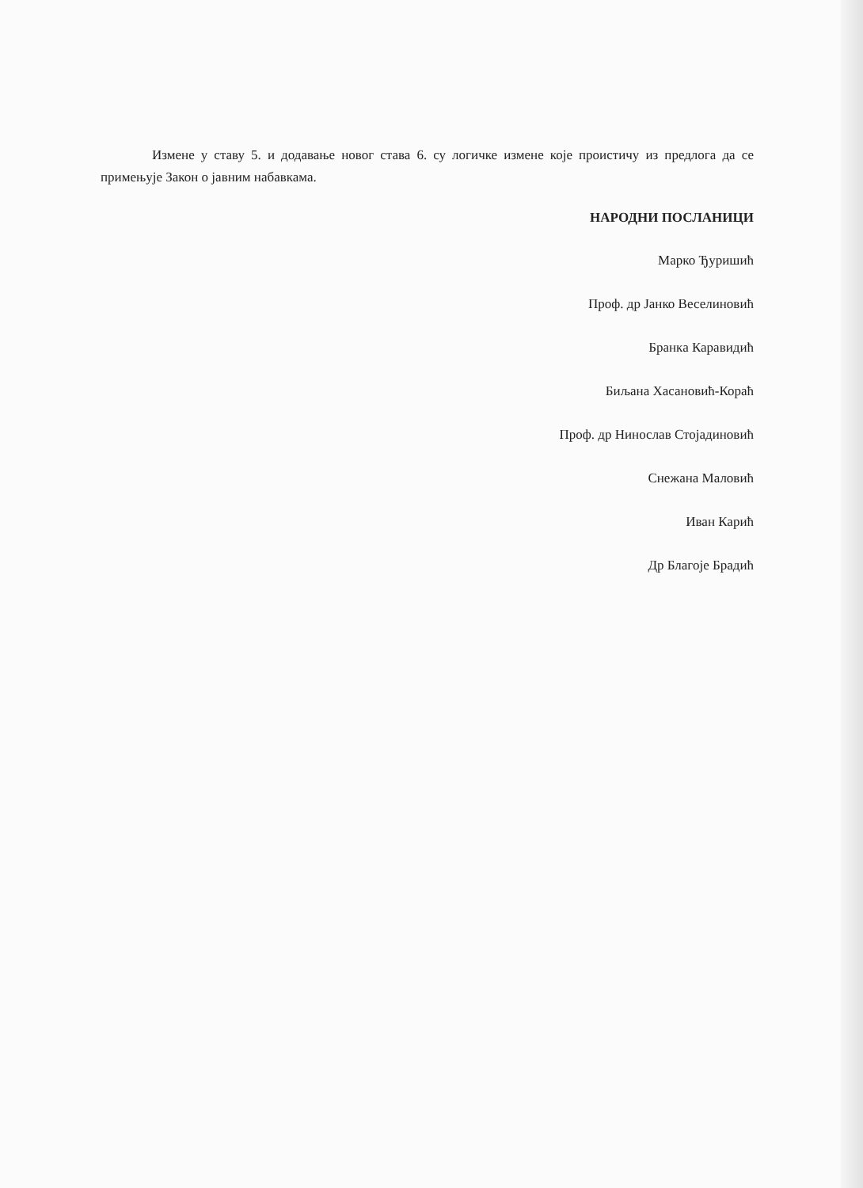Измене у ставу 5. и додавање новог става 6. су логичке измене које проистичу из предлога да се примењује Закон о јавним набавкама.
НАРОДНИ ПОСЛАНИЦИ
Марко Ђуришић
Проф. др Јанко Веселиновић
Бранка Каравидић
Биљана Хасановић-Кораћ
Проф. др Нинослав Стојадиновић
Снежана Маловић
Иван Карић
Др Благоје Брадић